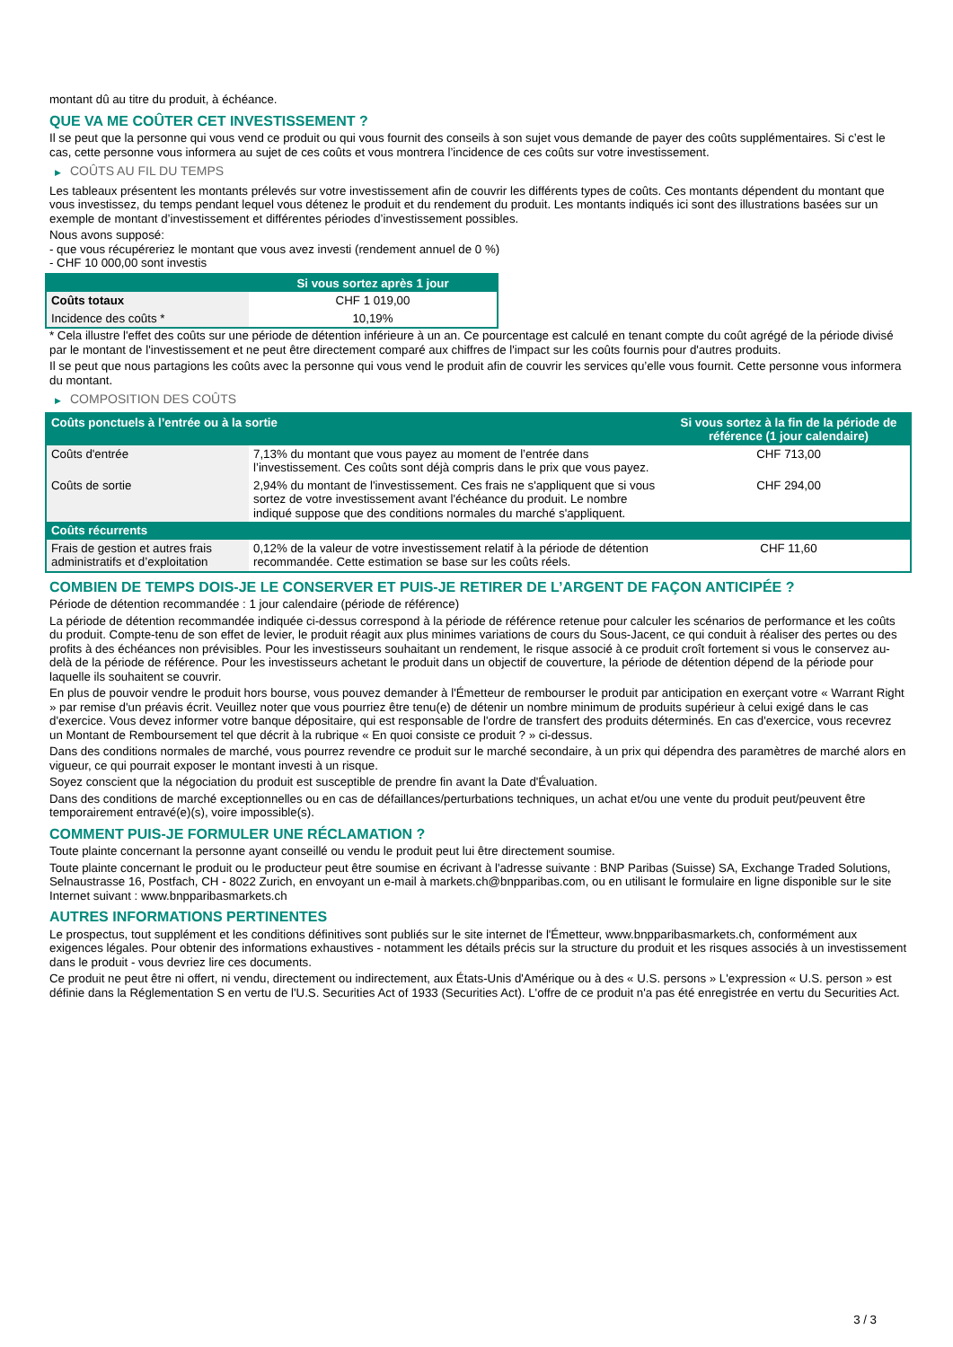montant dû au titre du produit, à échéance.
QUE VA ME COÛTER CET INVESTISSEMENT ?
Il se peut que la personne qui vous vend ce produit ou qui vous fournit des conseils à son sujet vous demande de payer des coûts supplémentaires. Si c’est le cas, cette personne vous informera au sujet de ces coûts et vous montrera l’incidence de ces coûts sur votre investissement.
▶ COÛTS AU FIL DU TEMPS
Les tableaux présentent les montants prélevés sur votre investissement afin de couvrir les différents types de coûts. Ces montants dépendent du montant que vous investissez, du temps pendant lequel vous détenez le produit et du rendement du produit. Les montants indiqués ici sont des illustrations basées sur un exemple de montant d’investissement et différentes périodes d’investissement possibles.
Nous avons supposé:
- que vous récupéreriez le montant que vous avez investi (rendement annuel de 0 %)
- CHF 10 000,00 sont investis
| | Si vous sortez après 1 jour |
| --- | --- |
| Coûts totaux | CHF 1 019,00 |
| Incidence des coûts * | 10,19% |
* Cela illustre l'effet des coûts sur une période de détention inférieure à un an. Ce pourcentage est calculé en tenant compte du coût agrégé de la période divisé par le montant de l'investissement et ne peut être directement comparé aux chiffres de l'impact sur les coûts fournis pour d'autres produits.
Il se peut que nous partagions les coûts avec la personne qui vous vend le produit afin de couvrir les services qu’elle vous fournit. Cette personne vous informera du montant.
▶ COMPOSITION DES COÛTS
| Coûts ponctuels à l’entrée ou à la sortie | | Si vous sortez à la fin de la période de référence (1 jour calendaire) |
| --- | --- | --- |
| Coûts d'entrée | 7,13% du montant que vous payez au moment de l’entrée dans l’investissement. Ces coûts sont déjà compris dans le prix que vous payez. | CHF 713,00 |
| Coûts de sortie | 2,94% du montant de l'investissement. Ces frais ne s'appliquent que si vous sortez de votre investissement avant l'échéance du produit. Le nombre indiqué suppose que des conditions normales du marché s'appliquent. | CHF 294,00 |
| Coûts récurrents | | |
| Frais de gestion et autres frais administratifs et d’exploitation | 0,12% de la valeur de votre investissement relatif à la période de détention recommandée. Cette estimation se base sur les coûts réels. | CHF 11,60 |
COMBIEN DE TEMPS DOIS-JE LE CONSERVER ET PUIS-JE RETIRER DE L’ARGENT DE FAÇON ANTICIPÉE ?
Période de détention recommandée : 1 jour calendaire (période de référence)
La période de détention recommandée indiquée ci-dessus correspond à la période de référence retenue pour calculer les scénarios de performance et les coûts du produit. Compte-tenu de son effet de levier, le produit réagit aux plus minimes variations de cours du Sous-Jacent, ce qui conduit à réaliser des pertes ou des profits à des échéances non prévisibles. Pour les investisseurs souhaitant un rendement, le risque associé à ce produit croît fortement si vous le conservez au-delà de la période de référence. Pour les investisseurs achetant le produit dans un objectif de couverture, la période de détention dépend de la période pour laquelle ils souhaitent se couvrir.
En plus de pouvoir vendre le produit hors bourse, vous pouvez demander à l'Émetteur de rembourser le produit par anticipation en exerçant votre « Warrant Right » par remise d'un préavis écrit. Veuillez noter que vous pourriez être tenu(e) de détenir un nombre minimum de produits supérieur à celui exigé dans le cas d'exercice. Vous devez informer votre banque dépositaire, qui est responsable de l'ordre de transfert des produits déterminés. En cas d'exercice, vous recevrez un Montant de Remboursement tel que décrit à la rubrique « En quoi consiste ce produit ? » ci-dessus.
Dans des conditions normales de marché, vous pourrez revendre ce produit sur le marché secondaire, à un prix qui dépendra des paramètres de marché alors en vigueur, ce qui pourrait exposer le montant investi à un risque.
Soyez conscient que la négociation du produit est susceptible de prendre fin avant la Date d'Évaluation.
Dans des conditions de marché exceptionnelles ou en cas de défaillances/perturbations techniques, un achat et/ou une vente du produit peut/peuvent être temporairement entravé(e)(s), voire impossible(s).
COMMENT PUIS-JE FORMULER UNE RÉCLAMATION ?
Toute plainte concernant la personne ayant conseillé ou vendu le produit peut lui être directement soumise.
Toute plainte concernant le produit ou le producteur peut être soumise en écrivant à l'adresse suivante : BNP Paribas (Suisse) SA, Exchange Traded Solutions, Selnaustrasse 16, Postfach, CH - 8022 Zurich, en envoyant un e-mail à markets.ch@bnpparibas.com, ou en utilisant le formulaire en ligne disponible sur le site Internet suivant : www.bnpparibasmarkets.ch
AUTRES INFORMATIONS PERTINENTES
Le prospectus, tout supplément et les conditions définitives sont publiés sur le site internet de l'Émetteur, www.bnpparibasmarkets.ch, conformément aux exigences légales. Pour obtenir des informations exhaustives - notamment les détails précis sur la structure du produit et les risques associés à un investissement dans le produit - vous devriez lire ces documents.
Ce produit ne peut être ni offert, ni vendu, directement ou indirectement, aux États-Unis d'Amérique ou à des « U.S. persons » L'expression « U.S. person » est définie dans la Réglementation S en vertu de l'U.S. Securities Act of 1933 (Securities Act). L'offre de ce produit n'a pas été enregistrée en vertu du Securities Act.
3 / 3